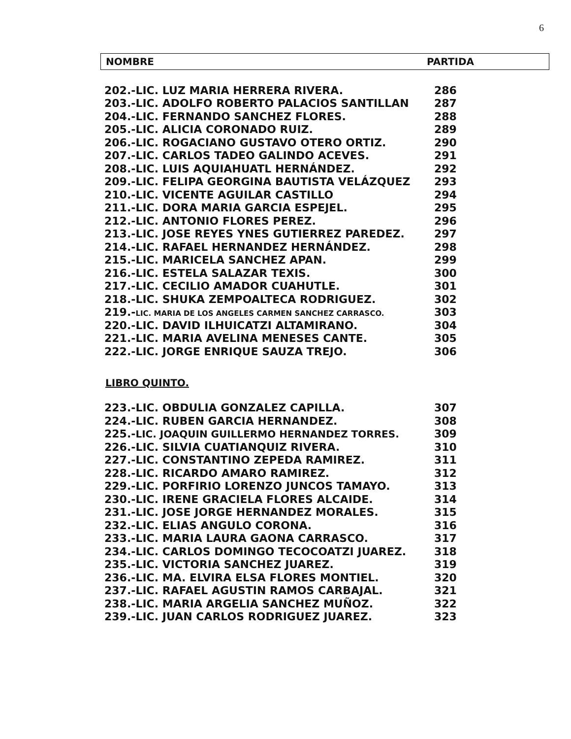6
NOMBRE PARTIDA
| 202.-LIC. LUZ MARIA HERRERA RIVERA. | 286 |
| 203.-LIC. ADOLFO ROBERTO PALACIOS SANTILLAN | 287 |
| 204.-LIC. FERNANDO SANCHEZ FLORES. | 288 |
| 205.-LIC. ALICIA CORONADO RUIZ. | 289 |
| 206.-LIC. ROGACIANO GUSTAVO OTERO ORTIZ. | 290 |
| 207.-LIC. CARLOS TADEO GALINDO ACEVES. | 291 |
| 208.-LIC. LUIS AQUIAHUATL HERNÁNDEZ. | 292 |
| 209.-LIC. FELIPA GEORGINA BAUTISTA VELÁZQUEZ | 293 |
| 210.-LIC. VICENTE AGUILAR CASTILLO | 294 |
| 211.-LIC. DORA MARIA GARCIA ESPEJEL. | 295 |
| 212.-LIC. ANTONIO FLORES PEREZ. | 296 |
| 213.-LIC. JOSE REYES YNES GUTIERREZ PAREDEZ. | 297 |
| 214.-LIC. RAFAEL HERNANDEZ HERNÁNDEZ. | 298 |
| 215.-LIC. MARICELA SANCHEZ APAN. | 299 |
| 216.-LIC. ESTELA SALAZAR TEXIS. | 300 |
| 217.-LIC. CECILIO AMADOR CUAHUTLE. | 301 |
| 218.-LIC. SHUKA ZEMPOALTECA RODRIGUEZ. | 302 |
| 219.- LIC. MARIA DE LOS ANGELES CARMEN SANCHEZ CARRASCO. | 303 |
| 220.-LIC. DAVID ILHUICATZI ALTAMIRANO. | 304 |
| 221.-LIC. MARIA AVELINA MENESES CANTE. | 305 |
| 222.-LIC. JORGE ENRIQUE SAUZA TREJO. | 306 |
LIBRO QUINTO.
| 223.-LIC. OBDULIA GONZALEZ CAPILLA. | 307 |
| 224.-LIC. RUBEN GARCIA HERNANDEZ. | 308 |
| 225.- LIC. JOAQUIN GUILLERMO HERNANDEZ TORRES. | 309 |
| 226.-LIC. SILVIA CUATIANQUIZ RIVERA. | 310 |
| 227.-LIC. CONSTANTINO ZEPEDA RAMIREZ. | 311 |
| 228.-LIC. RICARDO AMARO RAMIREZ. | 312 |
| 229.-LIC. PORFIRIO LORENZO JUNCOS TAMAYO. | 313 |
| 230.-LIC. IRENE GRACIELA FLORES ALCAIDE. | 314 |
| 231.-LIC. JOSE JORGE HERNANDEZ MORALES. | 315 |
| 232.-LIC. ELIAS ANGULO CORONA. | 316 |
| 233.-LIC. MARIA LAURA GAONA CARRASCO. | 317 |
| 234.-LIC. CARLOS DOMINGO TECOCOATZI JUAREZ. | 318 |
| 235.-LIC. VICTORIA SANCHEZ JUAREZ. | 319 |
| 236.-LIC. MA. ELVIRA ELSA FLORES MONTIEL. | 320 |
| 237.-LIC. RAFAEL AGUSTIN RAMOS CARBAJAL. | 321 |
| 238.-LIC. MARIA ARGELIA SANCHEZ MUÑOZ. | 322 |
| 239.-LIC. JUAN CARLOS RODRIGUEZ JUAREZ. | 323 |